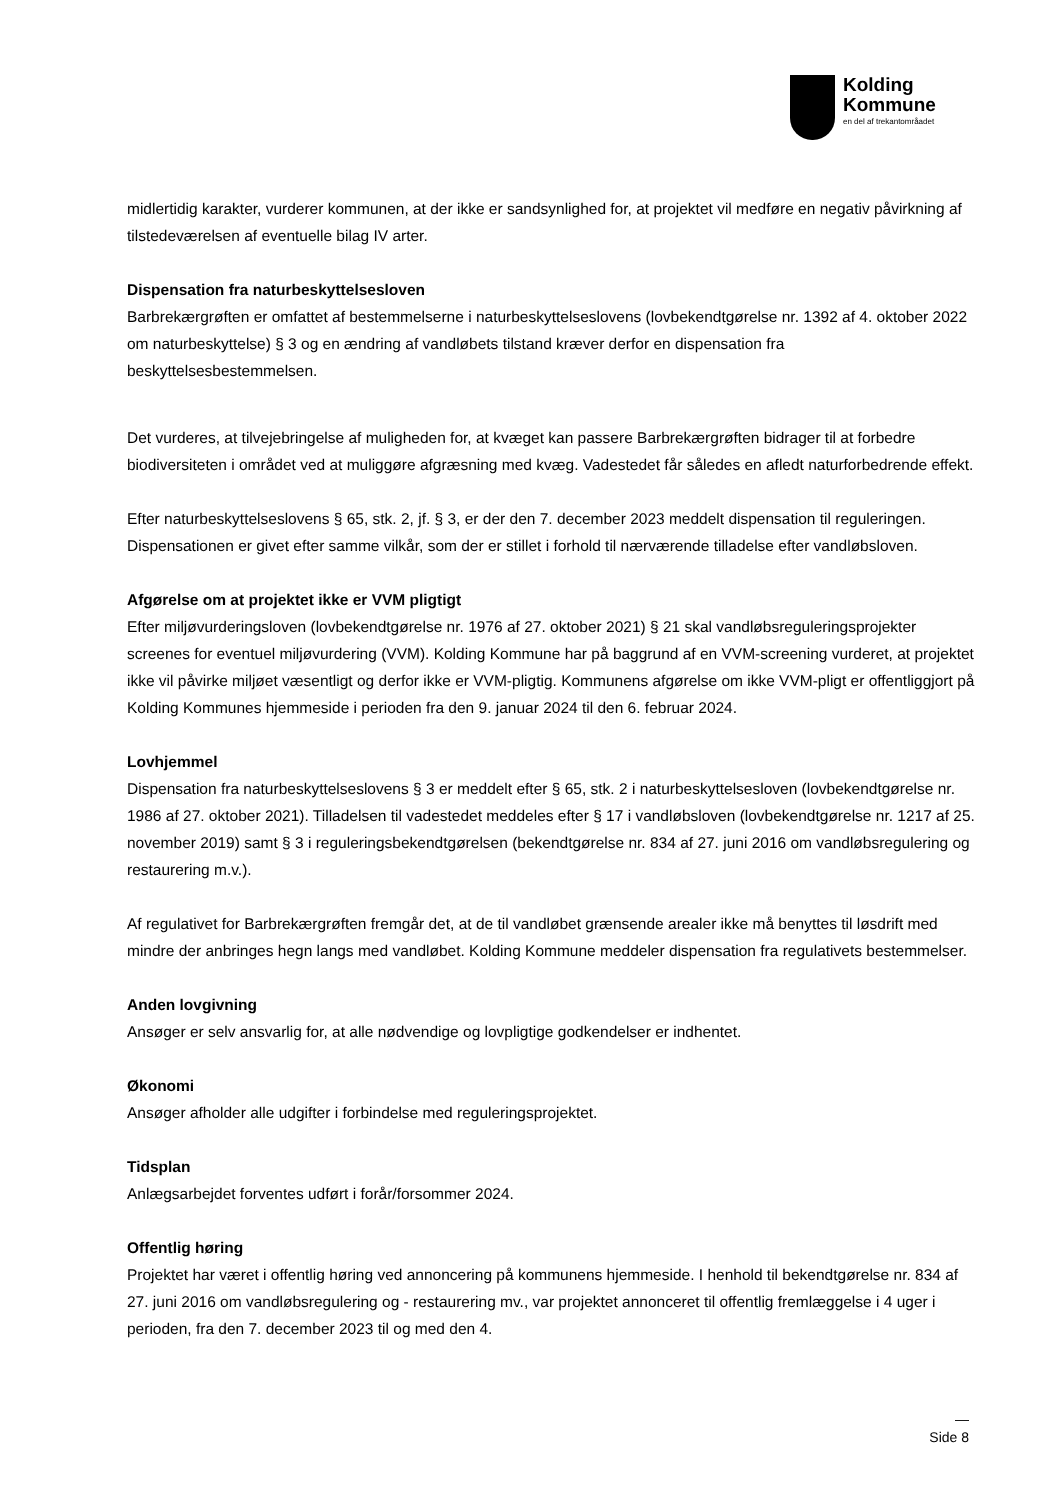Kolding
Kommune
en del af trekantområadet
midlertidig karakter, vurderer kommunen, at der ikke er sandsynlighed for, at projektet vil medføre en negativ påvirkning af tilstedeværelsen af eventuelle bilag IV arter.
Dispensation fra naturbeskyttelsesloven
Barbrekærgrøften er omfattet af bestemmelserne i naturbeskyttelseslovens (lovbekendtgørelse nr. 1392 af 4. oktober 2022 om naturbeskyttelse) § 3 og en ændring af vandløbets tilstand kræver derfor en dispensation fra beskyttelsesbestemmelsen.
Det vurderes, at tilvejebringelse af muligheden for, at kvæget kan passere Barbrekærgrøften bidrager til at forbedre biodiversiteten i området ved at muliggøre afgræsning med kvæg. Vadestedet får således en afledt naturforbedrende effekt.
Efter naturbeskyttelseslovens § 65, stk. 2, jf. § 3, er der den 7. december 2023 meddelt dispensation til reguleringen. Dispensationen er givet efter samme vilkår, som der er stillet i forhold til nærværende tilladelse efter vandløbsloven.
Afgørelse om at projektet ikke er VVM pligtigt
Efter miljøvurderingsloven (lovbekendtgørelse nr. 1976 af 27. oktober 2021) § 21 skal vandløbsreguleringsprojekter screenes for eventuel miljøvurdering (VVM). Kolding Kommune har på baggrund af en VVM-screening vurderet, at projektet ikke vil påvirke miljøet væsentligt og derfor ikke er VVM-pligtig. Kommunens afgørelse om ikke VVM-pligt er offentliggjort på Kolding Kommunes hjemmeside i perioden fra den 9. januar 2024 til den 6. februar 2024.
Lovhjemmel
Dispensation fra naturbeskyttelseslovens § 3 er meddelt efter § 65, stk. 2 i naturbeskyttelsesloven (lovbekendtgørelse nr. 1986 af 27. oktober 2021). Tilladelsen til vadestedet meddeles efter § 17 i vandløbsloven (lovbekendtgørelse nr. 1217 af 25. november 2019) samt § 3 i reguleringsbekendtgørelsen (bekendtgørelse nr. 834 af 27. juni 2016 om vandløbsregulering og restaurering m.v.).
Af regulativet for Barbrekærgrøften fremgår det, at de til vandløbet grænsende arealer ikke må benyttes til løsdrift med mindre der anbringes hegn langs med vandløbet. Kolding Kommune meddeler dispensation fra regulativets bestemmelser.
Anden lovgivning
Ansøger er selv ansvarlig for, at alle nødvendige og lovpligtige godkendelser er indhentet.
Økonomi
Ansøger afholder alle udgifter i forbindelse med reguleringsprojektet.
Tidsplan
Anlægsarbejdet forventes udført i forår/forsommer 2024.
Offentlig høring
Projektet har været i offentlig høring ved annoncering på kommunens hjemmeside. I henhold til bekendtgørelse nr. 834 af 27. juni 2016 om vandløbsregulering og - restaurering mv., var projektet annonceret til offentlig fremlæggelse i 4 uger i perioden, fra den 7. december 2023 til og med den 4.
—
Side 8